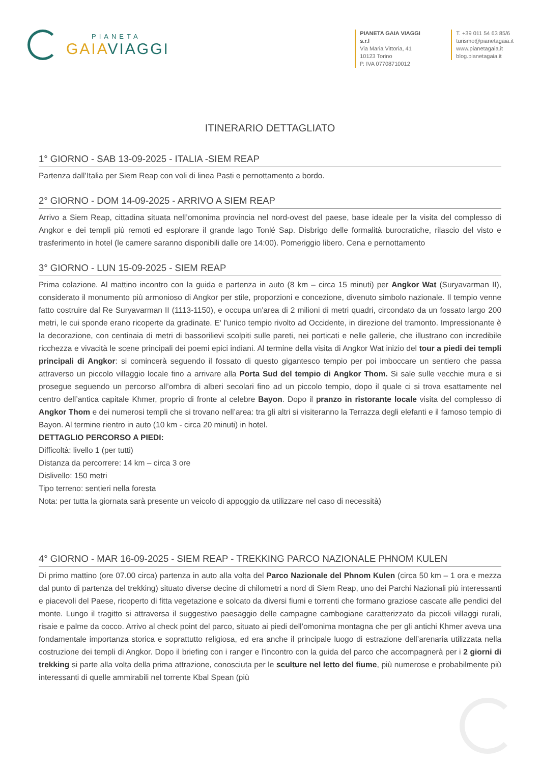PIANETA
GAIAVIAGGI
PIANETA GAIA VIAGGI s.r.l
Via Maria Vittoria, 41
10123 Torino
P. IVA 07708710012
T. +39 011 54 63 85/6
turismo@pianetagaia.it
www.pianetagaia.it
blog.pianetagaia.it
ITINERARIO DETTAGLIATO
1° GIORNO - SAB 13-09-2025 - ITALIA -SIEM REAP
Partenza dall’Italia per Siem Reap con voli di linea Pasti e pernottamento a bordo.
2° GIORNO - DOM 14-09-2025 - ARRIVO A SIEM REAP
Arrivo a Siem Reap, cittadina situata nell’omonima provincia nel nord-ovest del paese, base ideale per la visita del complesso di Angkor e dei templi più remoti ed esplorare il grande lago Tonlé Sap. Disbrigo delle formalità burocratiche, rilascio del visto e trasferimento in hotel (le camere saranno disponibili dalle ore 14:00). Pomeriggio libero. Cena e pernottamento
3° GIORNO - LUN 15-09-2025 - SIEM REAP
Prima colazione. Al mattino incontro con la guida e partenza in auto (8 km – circa 15 minuti) per Angkor Wat (Suryavarman II), considerato il monumento più armonioso di Angkor per stile, proporzioni e concezione, divenuto simbolo nazionale. Il tempio venne fatto costruire dal Re Suryavarman II (1113-1150), e occupa un'area di 2 milioni di metri quadri, circondato da un fossato largo 200 metri, le cui sponde erano ricoperte da gradinate. E' l'unico tempio rivolto ad Occidente, in direzione del tramonto. Impressionante è la decorazione, con centinaia di metri di bassorilievi scolpiti sulle pareti, nei porticati e nelle gallerie, che illustrano con incredibile ricchezza e vivacità le scene principali dei poemi epici indiani. Al termine della visita di Angkor Wat inizio del tour a piedi dei templi principali di Angkor: si comincerà seguendo il fossato di questo gigantesco tempio per poi imboccare un sentiero che passa attraverso un piccolo villaggio locale fino a arrivare alla Porta Sud del tempio di Angkor Thom. Si sale sulle vecchie mura e si prosegue seguendo un percorso all’ombra di alberi secolari fino ad un piccolo tempio, dopo il quale ci si trova esattamente nel centro dell’antica capitale Khmer, proprio di fronte al celebre Bayon. Dopo il pranzo in ristorante locale visita del complesso di Angkor Thom e dei numerosi templi che si trovano nell’area: tra gli altri si visiteranno la Terrazza degli elefanti e il famoso tempio di Bayon. Al termine rientro in auto (10 km - circa 20 minuti) in hotel.
DETTAGLIO PERCORSO A PIEDI:
Difficoltà: livello 1 (per tutti)
Distanza da percorrere: 14 km – circa 3 ore
Dislivello: 150 metri
Tipo terreno: sentieri nella foresta
Nota: per tutta la giornata sarà presente un veicolo di appoggio da utilizzare nel caso di necessità)
4° GIORNO - MAR 16-09-2025 - SIEM REAP - TREKKING PARCO NAZIONALE PHNOM KULEN
Di primo mattino (ore 07.00 circa) partenza in auto alla volta del Parco Nazionale del Phnom Kulen (circa 50 km – 1 ora e mezza dal punto di partenza del trekking) situato diverse decine di chilometri a nord di Siem Reap, uno dei Parchi Nazionali più interessanti e piacevoli del Paese, ricoperto di fitta vegetazione e solcato da diversi fiumi e torrenti che formano graziose cascate alle pendici del monte. Lungo il tragitto si attraversa il suggestivo paesaggio delle campagne cambogiane caratterizzato da piccoli villaggi rurali, risaie e palme da cocco. Arrivo al check point del parco, situato ai piedi dell’omonima montagna che per gli antichi Khmer aveva una fondamentale importanza storica e soprattutto religiosa, ed era anche il principale luogo di estrazione dell’arenaria utilizzata nella costruzione dei templi di Angkor. Dopo il briefing con i ranger e l’incontro con la guida del parco che accompagnerà per i 2 giorni di trekking si parte alla volta della prima attrazione, conosciuta per le sculture nel letto del fiume, più numerose e probabilmente più interessanti di quelle ammirabili nel torrente Kbal Spean (più